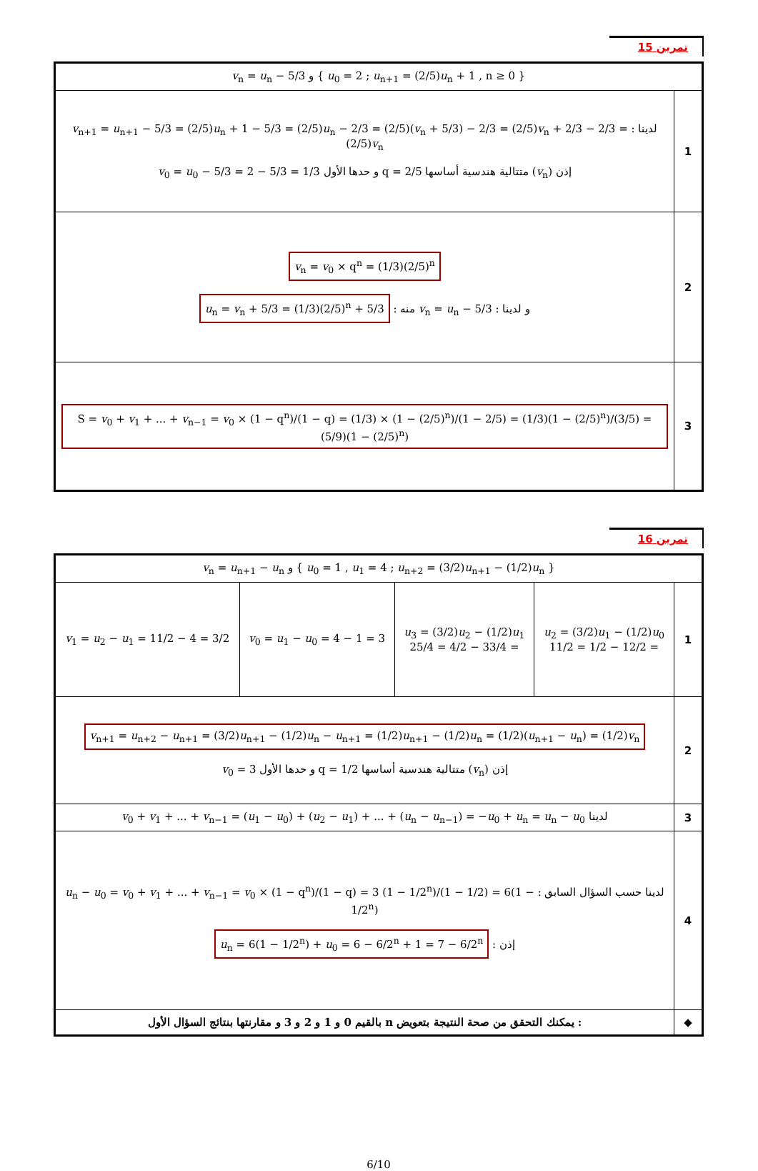تمرين 15
| { u<sub>0</sub> = 2 ; u<sub>n+1</sub> = (2/5) u<sub>n</sub> + 1 , n ≥ 0 } و v<sub>n</sub> = u<sub>n</sub> − 5/3 | |
| 1 | لدينا : v<sub>n+1</sub> = u<sub>n+1</sub> − 5/3 = (2/5) u<sub>n</sub> + 1 − 5/3 = (2/5) u<sub>n</sub> − 2/3 = (2/5)( v<sub>n</sub> + 5/3) − 2/3 = (2/5) v<sub>n</sub> + 2/3 − 2/3 = (2/5) v<sub>n</sub> إذن ( v<sub>n</sub>) متتالية هندسية أساسها q = 2/5 و حدها الأول v<sub>0</sub> = u<sub>0</sub> − 5/3 = 2 − 5/3 = 1/3 |
| 2 | v<sub>n</sub> = v<sub>0</sub> × q<sup>n</sup> = (1/3)(2/5)<sup>n</sup> و لدينا : v<sub>n</sub> = u<sub>n</sub> − 5/3 منه : u<sub>n</sub> = v<sub>n</sub> + 5/3 = (1/3)(2/5)<sup>n</sup> + 5/3 |
| 3 | S = v<sub>0</sub> + v<sub>1</sub> + ... + v<sub>n−1</sub> = v<sub>0</sub> × (1 − q<sup>n</sup>)/(1 − q) = (1/3) × (1 − (2/5)<sup>n</sup>)/(1 − 2/5) = (1/3)(1 − (2/5)<sup>n</sup>)/(3/5) = (5/9)(1 − (2/5)<sup>n</sup>) |
تمرين 16
| { u<sub>0</sub> = 1 , u<sub>1</sub> = 4 ; u<sub>n+2</sub> = (3/2) u<sub>n+1</sub> − (1/2) u<sub>n</sub> } و v<sub>n</sub> = u<sub>n+1</sub> − u<sub>n</sub> | | | | |
| 1 | u<sub>2</sub> = (3/2) u<sub>1</sub> − (1/2) u<sub>0</sub> = 12/2 − 1/2 = 11/2 | u<sub>3</sub> = (3/2) u<sub>2</sub> − (1/2) u<sub>1</sub> = 33/4 − 4/2 = 25/4 | v<sub>0</sub> = u<sub>1</sub> − u<sub>0</sub> = 4 − 1 = 3 | v<sub>1</sub> = u<sub>2</sub> − u<sub>1</sub> = 11/2 − 4 = 3/2 |
| 2 | v<sub>n+1</sub> = u<sub>n+2</sub> − u<sub>n+1</sub> = (3/2) u<sub>n+1</sub> − (1/2) u<sub>n</sub> − u<sub>n+1</sub> = (1/2) u<sub>n+1</sub> − (1/2) u<sub>n</sub> = (1/2)( u<sub>n+1</sub> − u<sub>n</sub>) = (1/2) v<sub>n</sub> إذن ( v<sub>n</sub>) متتالية هندسية أساسها q = 1/2 و حدها الأول v<sub>0</sub> = 3 | | | |
| 3 | لدينا v<sub>0</sub> + v<sub>1</sub> + ... + v<sub>n−1</sub> = ( u<sub>1</sub> − u<sub>0</sub>) + ( u<sub>2</sub> − u<sub>1</sub>) + ... + ( u<sub>n</sub> − u<sub>n−1</sub>) = − u<sub>0</sub> + u<sub>n</sub> = u<sub>n</sub> − u<sub>0</sub> | | | |
| 4 | لدينا حسب السؤال السابق : u<sub>n</sub> − u<sub>0</sub> = v<sub>0</sub> + v<sub>1</sub> + ... + v<sub>n−1</sub> = v<sub>0</sub> × (1 − q<sup>n</sup>)/(1 − q) = 3 (1 − 1/2<sup>n</sup>)/(1 − 1/2) = 6(1 − 1/2<sup>n</sup>) إذن : u<sub>n</sub> = 6(1 − 1/2<sup>n</sup>) + u<sub>0</sub> = 6 − 6/2<sup>n</sup> + 1 = 7 − 6/2<sup>n</sup> | | | |
| ◆ | : يمكنك التحقق من صحة النتيجة بتعويض n بالقيم 0 و 1 و 2 و 3 و مقارنتها بنتائج السؤال الأول | | | |
6/10